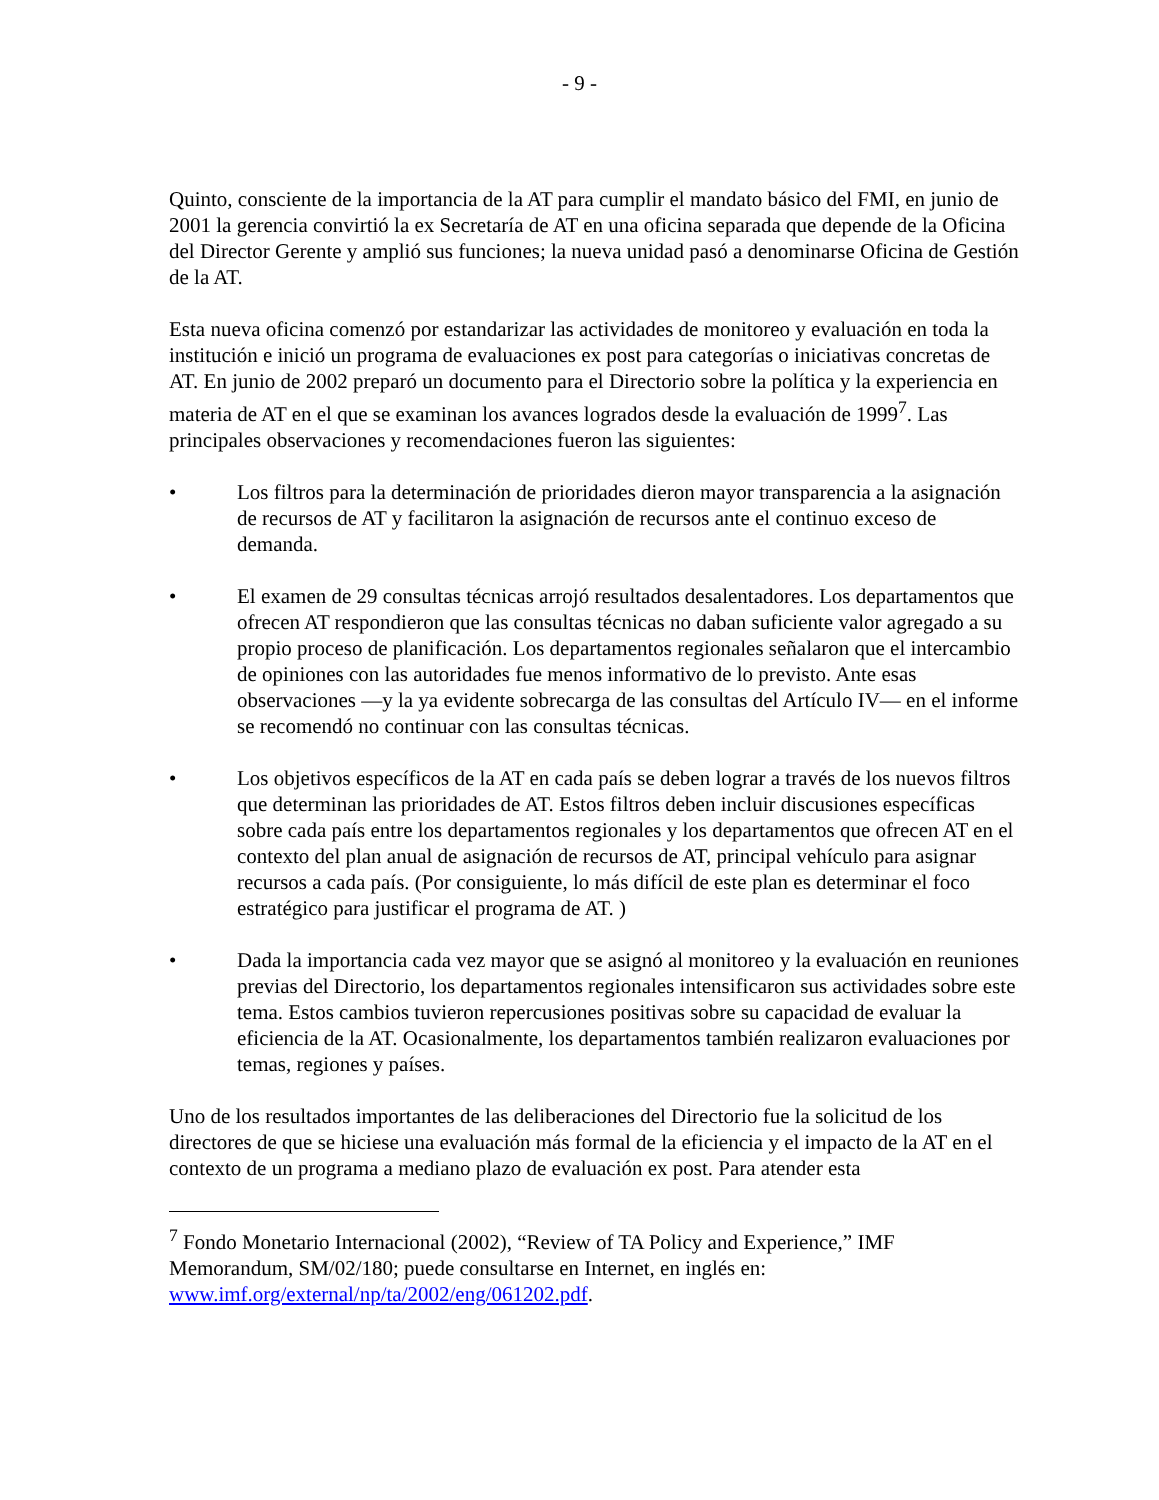- 9 -
Quinto, consciente de la importancia de la AT para cumplir el mandato básico del FMI, en junio de 2001 la gerencia convirtió la ex Secretaría de AT en una oficina separada que depende de la Oficina del Director Gerente y amplió sus funciones; la nueva unidad pasó a denominarse Oficina de Gestión de la AT.
Esta nueva oficina comenzó por estandarizar las actividades de monitoreo y evaluación en toda la institución e inició un programa de evaluaciones ex post para categorías o iniciativas concretas de AT. En junio de 2002 preparó un documento para el Directorio sobre la política y la experiencia en materia de AT en el que se examinan los avances logrados desde la evaluación de 1999<sup>7</sup>. Las principales observaciones y recomendaciones fueron las siguientes:
• Los filtros para la determinación de prioridades dieron mayor transparencia a la asignación de recursos de AT y facilitaron la asignación de recursos ante el continuo exceso de demanda.
• El examen de 29 consultas técnicas arrojó resultados desalentadores. Los departamentos que ofrecen AT respondieron que las consultas técnicas no daban suficiente valor agregado a su propio proceso de planificación. Los departamentos regionales señalaron que el intercambio de opiniones con las autoridades fue menos informativo de lo previsto. Ante esas observaciones —y la ya evidente sobrecarga de las consultas del Artículo IV— en el informe se recomendó no continuar con las consultas técnicas.
• Los objetivos específicos de la AT en cada país se deben lograr a través de los nuevos filtros que determinan las prioridades de AT. Estos filtros deben incluir discusiones específicas sobre cada país entre los departamentos regionales y los departamentos que ofrecen AT en el contexto del plan anual de asignación de recursos de AT, principal vehículo para asignar recursos a cada país. (Por consiguiente, lo más difícil de este plan es determinar el foco estratégico para justificar el programa de AT. )
• Dada la importancia cada vez mayor que se asignó al monitoreo y la evaluación en reuniones previas del Directorio, los departamentos regionales intensificaron sus actividades sobre este tema. Estos cambios tuvieron repercusiones positivas sobre su capacidad de evaluar la eficiencia de la AT. Ocasionalmente, los departamentos también realizaron evaluaciones por temas, regiones y países.
Uno de los resultados importantes de las deliberaciones del Directorio fue la solicitud de los directores de que se hiciese una evaluación más formal de la eficiencia y el impacto de la AT en el contexto de un programa a mediano plazo de evaluación ex post. Para atender esta
<sup>7</sup> Fondo Monetario Internacional (2002), “Review of TA Policy and Experience,” IMF Memorandum, SM/02/180; puede consultarse en Internet, en inglés en: www.imf.org/external/np/ta/2002/eng/061202.pdf.